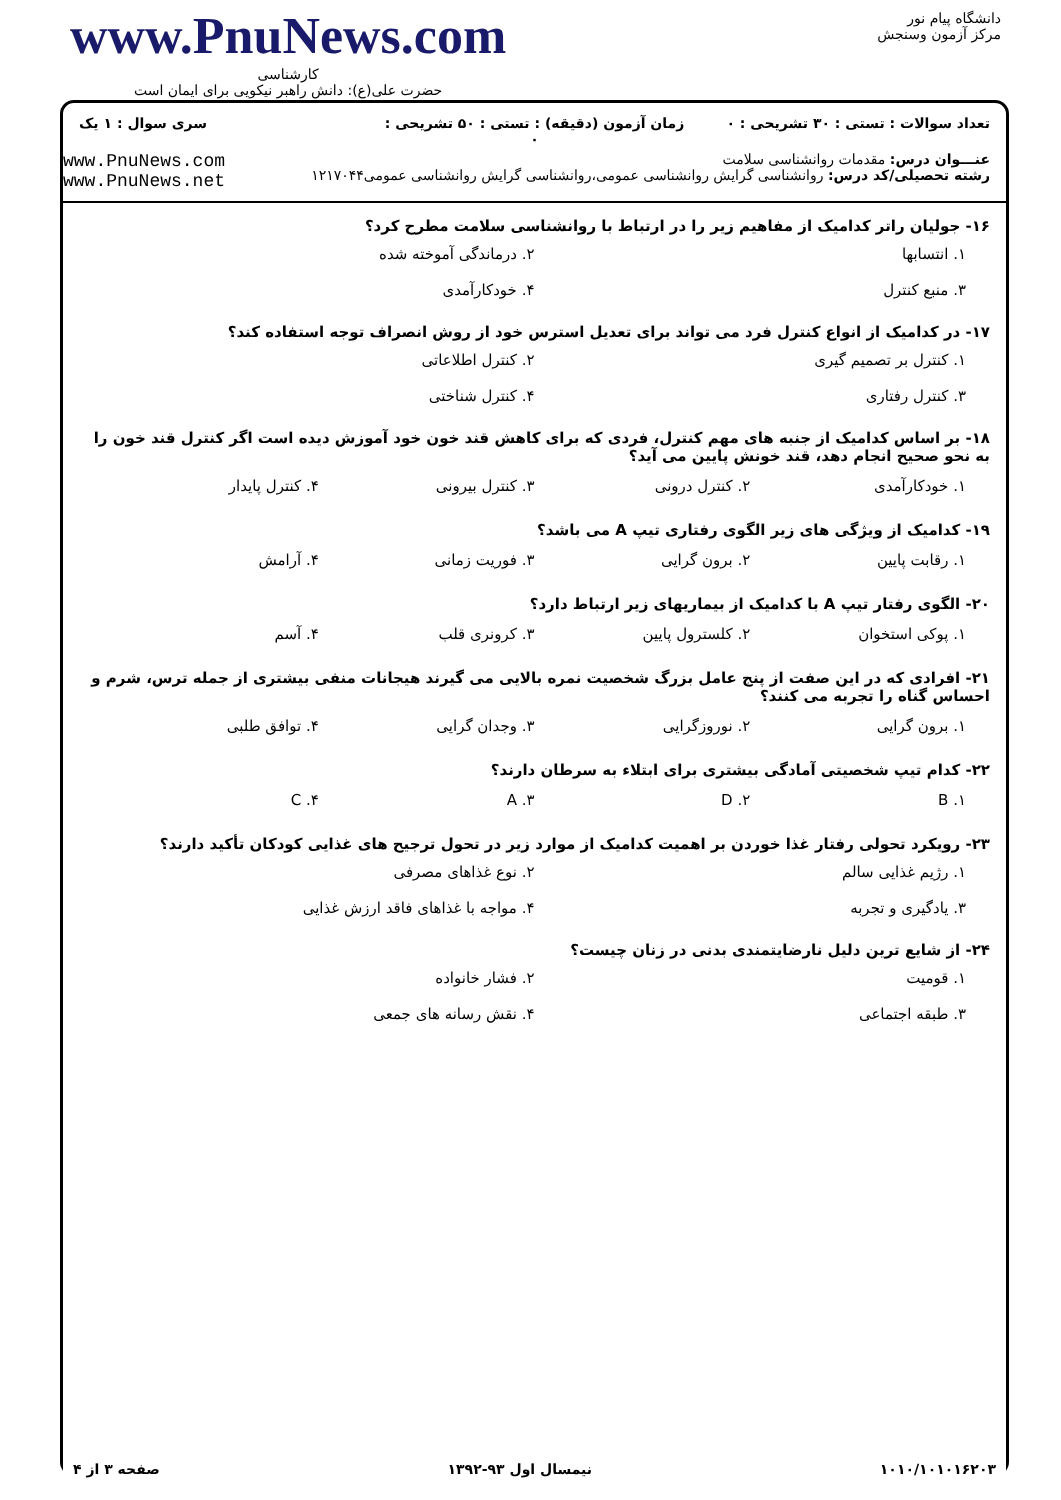www.PnuNews.com
کارشناسی
حضرت علی(ع): دانش راهبر نیکویی برای ایمان است
دانشگاه پیام نور
مرکز آزمون وسنجش
تعداد سوالات : تستی : ۳۰ تشریحی : ۰
زمان آزمون (دقیقه) : تستی : ۵۰ تشریحی : ۰
سری سوال : ۱ یک
عنـــوان درس: مقدمات روانشناسی سلامت
رشته تحصیلی/کد درس: روانشناسی گرایش روانشناسی عمومی،روانشناسی گرایش روانشناسی عمومی۱۲۱۷۰۴۴
www.PnuNews.com
www.PnuNews.net
۱۶- جولیان راتر کدامیک از مفاهیم زیر را در ارتباط با روانشناسی سلامت مطرح کرد؟
۱. انتسابها ۲. درماندگی آموخته شده ۳. منبع کنترل ۴. خودکارآمدی
۱۷- در کدامیک از انواع کنترل فرد می تواند برای تعدیل استرس خود از روش انصراف توجه استفاده کند؟
۱. کنترل بر تصمیم گیری ۲. کنترل اطلاعاتی ۳. کنترل رفتاری ۴. کنترل شناختی
۱۸- بر اساس کدامیک از جنبه های مهم کنترل، فردی که برای کاهش قند خون خود آموزش دیده است اگر کنترل قند خون را به نحو صحیح انجام دهد، قند خونش پایین می آید؟
۱. خودکارآمدی ۲. کنترل درونی ۳. کنترل بیرونی ۴. کنترل پایدار
۱۹- کدامیک از ویژگی های زیر الگوی رفتاری تیپ A می باشد؟
۱. رقابت پایین ۲. برون گرایی ۳. فوریت زمانی ۴. آرامش
۲۰- الگوی رفتار تیپ A با کدامیک از بیماریهای زیر ارتباط دارد؟
۱. پوکی استخوان ۲. کلسترول پایین ۳. کرونری قلب ۴. آسم
۲۱- افرادی که در این صفت از پنج عامل بزرگ شخصیت نمره بالایی می گیرند هیجانات منفی بیشتری از جمله ترس، شرم و احساس گناه را تجربه می کنند؟
۱. برون گرایی ۲. نوروزگرایی ۳. وجدان گرایی ۴. توافق طلبی
۲۲- کدام تیپ شخصیتی آمادگی بیشتری برای ابتلاء به سرطان دارند؟
۱. B ۲. D ۳. A ۴. C
۲۳- رویکرد تحولی رفتار غذا خوردن بر اهمیت کدامیک از موارد زیر در تحول ترجیح های غذایی کودکان تأکید دارند؟
۱. رژیم غذایی سالم ۲. نوع غذاهای مصرفی ۳. یادگیری و تجربه ۴. مواجه با غذاهای فاقد ارزش غذایی
۲۴- از شایع ترین دلیل نارضایتمندی بدنی در زنان چیست؟
۱. قومیت ۲. فشار خانواده ۳. طبقه اجتماعی ۴. نقش رسانه های جمعی
۱۰۱۰/۱۰۱۰۱۶۲۰۳ نیمسال اول ۹۳-۱۳۹۲ صفحه ۳ از ۴